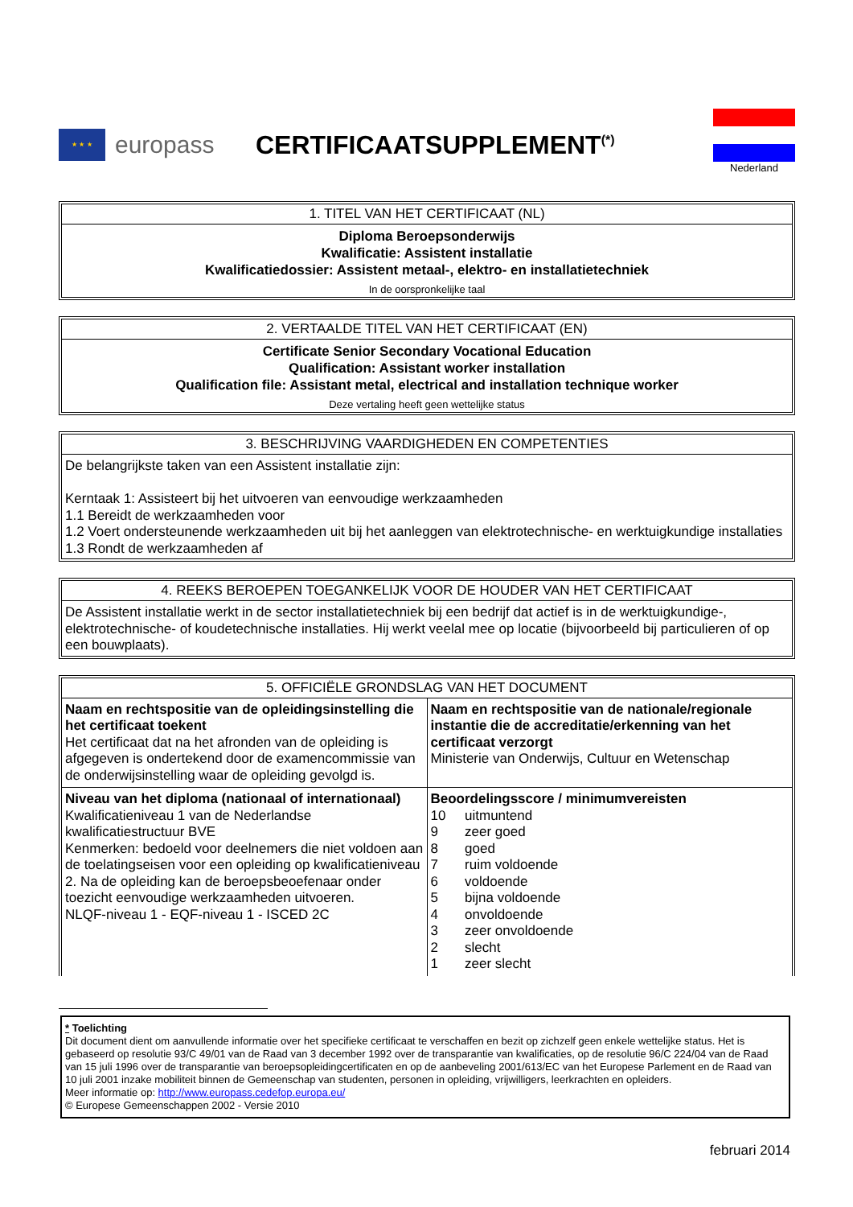★ ★ ★
europass CERTIFICAATSUPPLEMENT<sup>(*)</sup>
Nederland
1. TITEL VAN HET CERTIFICAAT (NL)
Diploma Beroepsonderwijs
Kwalificatie: Assistent installatie
Kwalificatiedossier: Assistent metaal-, elektro- en installatietechniek
In de oorspronkelijke taal
2. VERTAALDE TITEL VAN HET CERTIFICAAT (EN)
Certificate Senior Secondary Vocational Education
Qualification: Assistant worker installation
Qualification file: Assistant metal, electrical and installation technique worker
Deze vertaling heeft geen wettelijke status
3. BESCHRIJVING VAARDIGHEDEN EN COMPETENTIES
De belangrijkste taken van een Assistent installatie zijn:
Kerntaak 1: Assisteert bij het uitvoeren van eenvoudige werkzaamheden
1.1 Bereidt de werkzaamheden voor
1.2 Voert ondersteunende werkzaamheden uit bij het aanleggen van elektrotechnische- en werktuigkundige installaties
1.3 Rondt de werkzaamheden af
4. REEKS BEROEPEN TOEGANKELIJK VOOR DE HOUDER VAN HET CERTIFICAAT
De Assistent installatie werkt in de sector installatietechniek bij een bedrijf dat actief is in de werktuigkundige-, elektrotechnische- of koudetechnische installaties. Hij werkt veelal mee op locatie (bijvoorbeeld bij particulieren of op een bouwplaats).
5. OFFICIËLE GRONDSLAG VAN HET DOCUMENT
| Naam en rechtspositie van de opleidingsinstelling die het certificaat toekent Het certificaat dat na het afronden van de opleiding is afgegeven is ondertekend door de examencommissie van de onderwijsinstelling waar de opleiding gevolgd is. | Naam en rechtspositie van de nationale/regionale instantie die de accreditatie/erkenning van het certificaat verzorgt Ministerie van Onderwijs, Cultuur en Wetenschap |
| Niveau van het diploma (nationaal of internationaal) Kwalificatieniveau 1 van de Nederlandse kwalificatiestructuur BVE Kenmerken: bedoeld voor deelnemers die niet voldoen aan de toelatingseisen voor een opleiding op kwalificatieniveau 2. Na de opleiding kan de beroepsbeoefenaar onder toezicht eenvoudige werkzaamheden uitvoeren. NLQF-niveau 1 - EQF-niveau 1 - ISCED 2C | Beoordelingsscore / minimumvereisten 10 uitmuntend 9 zeer goed 8 goed 7 ruim voldoende 6 voldoende 5 bijna voldoende 4 onvoldoende 3 zeer onvoldoende 2 slecht 1 zeer slecht |
* Toelichting
Dit document dient om aanvullende informatie over het specifieke certificaat te verschaffen en bezit op zichzelf geen enkele wettelijke status. Het is gebaseerd op resolutie 93/C 49/01 van de Raad van 3 december 1992 over de transparantie van kwalificaties, op de resolutie 96/C 224/04 van de Raad van 15 juli 1996 over de transparantie van beroepsopleidingcertificaten en op de aanbeveling 2001/613/EC van het Europese Parlement en de Raad van 10 juli 2001 inzake mobiliteit binnen de Gemeenschap van studenten, personen in opleiding, vrijwilligers, leerkrachten en opleiders.
Meer informatie op: http://www.europass.cedefop.europa.eu/
© Europese Gemeenschappen 2002 - Versie 2010
februari 2014